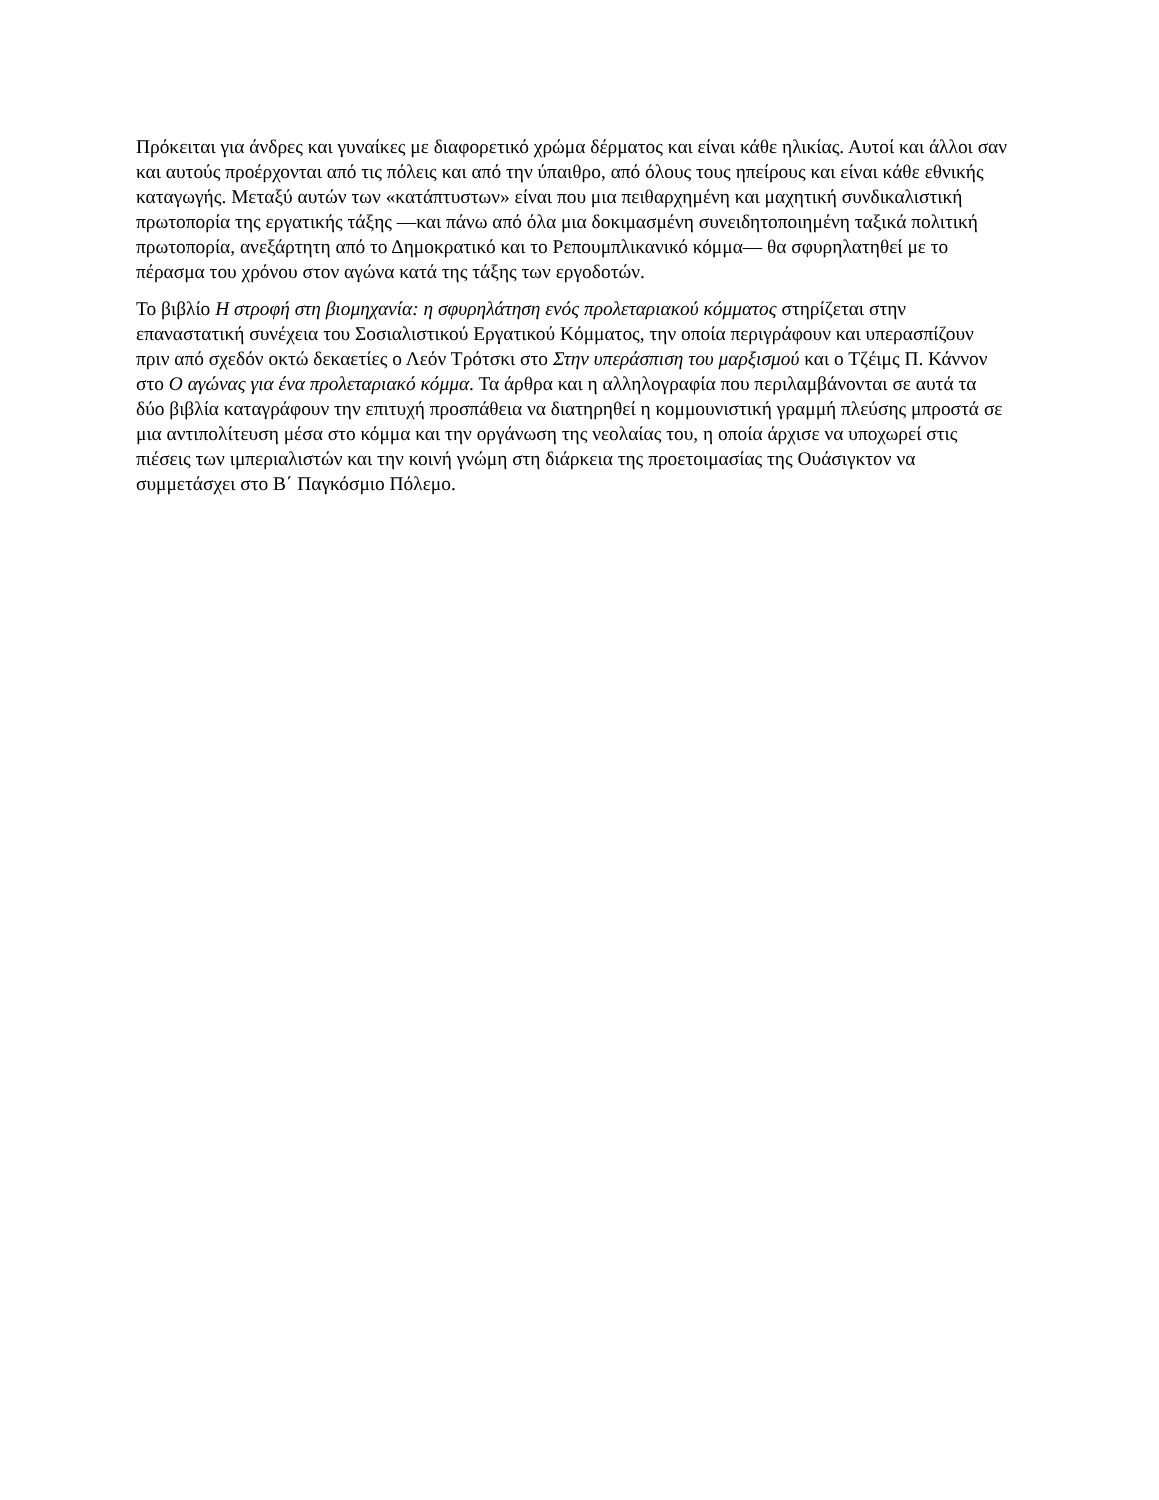Πρόκειται για άνδρες και γυναίκες με διαφορετικό χρώμα δέρματος και είναι κάθε ηλικίας. Αυτοί και άλλοι σαν και αυτούς προέρχονται από τις πόλεις και από την ύπαιθρο, από όλους τους ηπείρους και είναι κάθε εθνικής καταγωγής. Μεταξύ αυτών των «κατάπτυστων» είναι που μια πειθαρχημένη και μαχητική συνδικαλιστική πρωτοπορία της εργατικής τάξης —και πάνω από όλα μια δοκιμασμένη συνειδητοποιημένη ταξικά πολιτική πρωτοπορία, ανεξάρτητη από το Δημοκρατικό και το Ρεπουμπλικανικό κόμμα— θα σφυρηλατηθεί με το πέρασμα του χρόνου στον αγώνα κατά της τάξης των εργοδοτών.
Το βιβλίο Η στροφή στη βιομηχανία: η σφυρηλάτηση ενός προλεταριακού κόμματος στηρίζεται στην επαναστατική συνέχεια του Σοσιαλιστικού Εργατικού Κόμματος, την οποία περιγράφουν και υπερασπίζουν πριν από σχεδόν οκτώ δεκαετίες ο Λεόν Τρότσκι στο Στην υπεράσπιση του μαρξισμού και ο Τζέιμς Π. Κάννον στο Ο αγώνας για ένα προλεταριακό κόμμα. Τα άρθρα και η αλληλογραφία που περιλαμβάνονται σε αυτά τα δύο βιβλία καταγράφουν την επιτυχή προσπάθεια να διατηρηθεί η κομμουνιστική γραμμή πλεύσης μπροστά σε μια αντιπολίτευση μέσα στο κόμμα και την οργάνωση της νεολαίας του, η οποία άρχισε να υποχωρεί στις πιέσεις των ιμπεριαλιστών και την κοινή γνώμη στη διάρκεια της προετοιμασίας της Ουάσιγκτον να συμμετάσχει στο Β΄ Παγκόσμιο Πόλεμο.